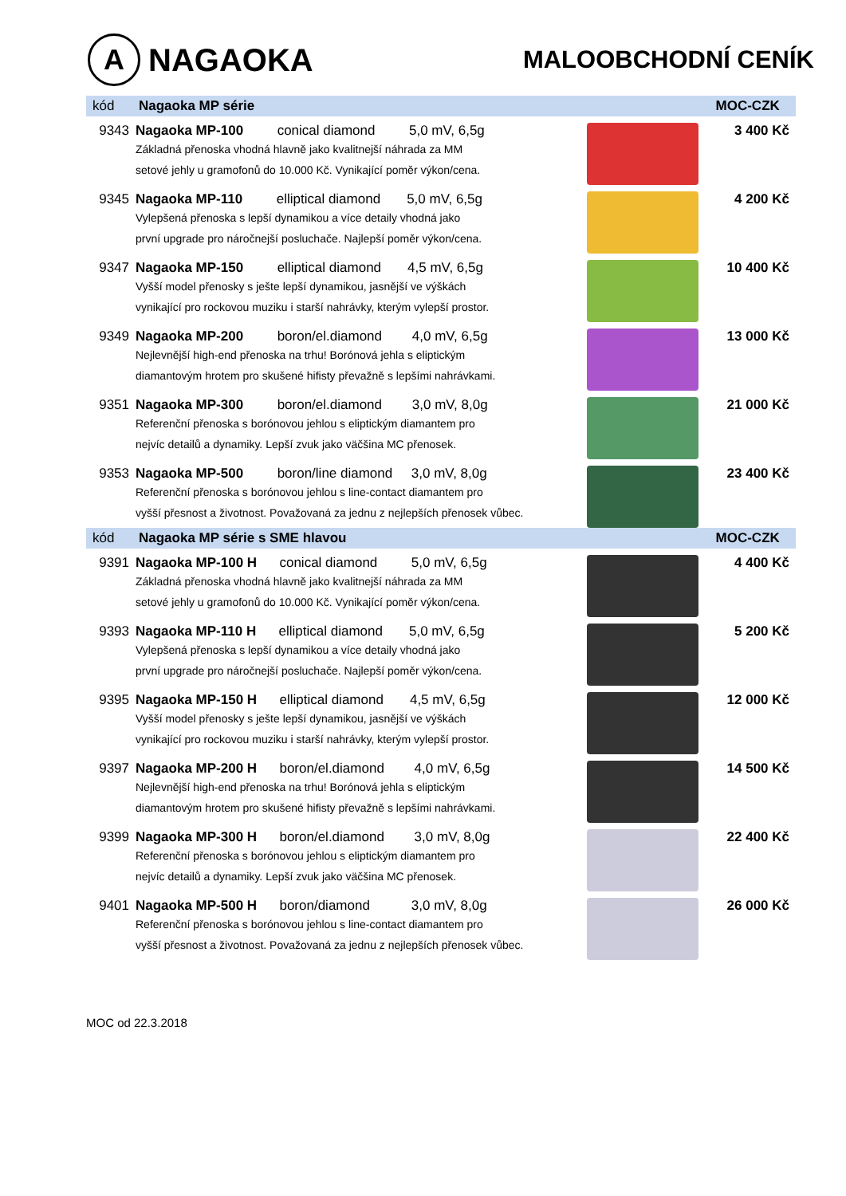A NAGAOKA
MALOOBCHODNÍ CENÍK
| kód | Nagaoka MP série | | MOC-CZK |
| --- | --- | --- | --- |
| 9343 | Nagaoka MP-100 conical diamond 5,0 mV, 6,5g Základná přenoska vhodná hlavně jako kvalitnejší náhrada za MM setové jehly u gramofonů do 10.000 Kč. Vynikající poměr výkon/cena. | | 3 400 Kč |
| 9345 | Nagaoka MP-110 elliptical diamond 5,0 mV, 6,5g Vylepšená přenoska s lepší dynamikou a více detaily vhodná jako první upgrade pro náročnejší posluchače. Najlepší poměr výkon/cena. | | 4 200 Kč |
| 9347 | Nagaoka MP-150 elliptical diamond 4,5 mV, 6,5g Vyšší model přenosky s ješte lepší dynamikou, jasnější ve výškách vynikající pro rockovou muziku i starší nahrávky, kterým vylepší prostor. | | 10 400 Kč |
| 9349 | Nagaoka MP-200 boron/el.diamond 4,0 mV, 6,5g Nejlevnější high-end přenoska na trhu! Borónová jehla s eliptickým diamantovým hrotem pro skušené hifisty převažně s lepšími nahrávkami. | | 13 000 Kč |
| 9351 | Nagaoka MP-300 boron/el.diamond 3,0 mV, 8,0g Referenční přenoska s borónovou jehlou s eliptickým diamantem pro nejvíc detailů a dynamiky. Lepší zvuk jako väčšina MC přenosek. | | 21 000 Kč |
| 9353 | Nagaoka MP-500 boron/line diamond 3,0 mV, 8,0g Referenční přenoska s borónovou jehlou s line-contact diamantem pro vyšší přesnost a životnost. Považovaná za jednu z nejlepších přenosek vůbec. | | 23 400 Kč |
| kód | Nagaoka MP série s SME hlavou | | MOC-CZK |
| 9391 | Nagaoka MP-100 H conical diamond 5,0 mV, 6,5g Základná přenoska vhodná hlavně jako kvalitnejší náhrada za MM setové jehly u gramofonů do 10.000 Kč. Vynikající poměr výkon/cena. | | 4 400 Kč |
| 9393 | Nagaoka MP-110 H elliptical diamond 5,0 mV, 6,5g Vylepšená přenoska s lepší dynamikou a více detaily vhodná jako první upgrade pro náročnejší posluchače. Najlepší poměr výkon/cena. | | 5 200 Kč |
| 9395 | Nagaoka MP-150 H elliptical diamond 4,5 mV, 6,5g Vyšší model přenosky s ješte lepší dynamikou, jasnější ve výškách vynikající pro rockovou muziku i starší nahrávky, kterým vylepší prostor. | | 12 000 Kč |
| 9397 | Nagaoka MP-200 H boron/el.diamond 4,0 mV, 6,5g Nejlevnější high-end přenoska na trhu! Borónová jehla s eliptickým diamantovým hrotem pro skušené hifisty převažně s lepšími nahrávkami. | | 14 500 Kč |
| 9399 | Nagaoka MP-300 H boron/el.diamond 3,0 mV, 8,0g Referenční přenoska s borónovou jehlou s eliptickým diamantem pro nejvíc detailů a dynamiky. Lepší zvuk jako väčšina MC přenosek. | | 22 400 Kč |
| 9401 | Nagaoka MP-500 H boron/diamond 3,0 mV, 8,0g Referenční přenoska s borónovou jehlou s line-contact diamantem pro vyšší přesnost a životnost. Považovaná za jednu z nejlepších přenosek vůbec. | | 26 000 Kč |
MOC od 22.3.2018